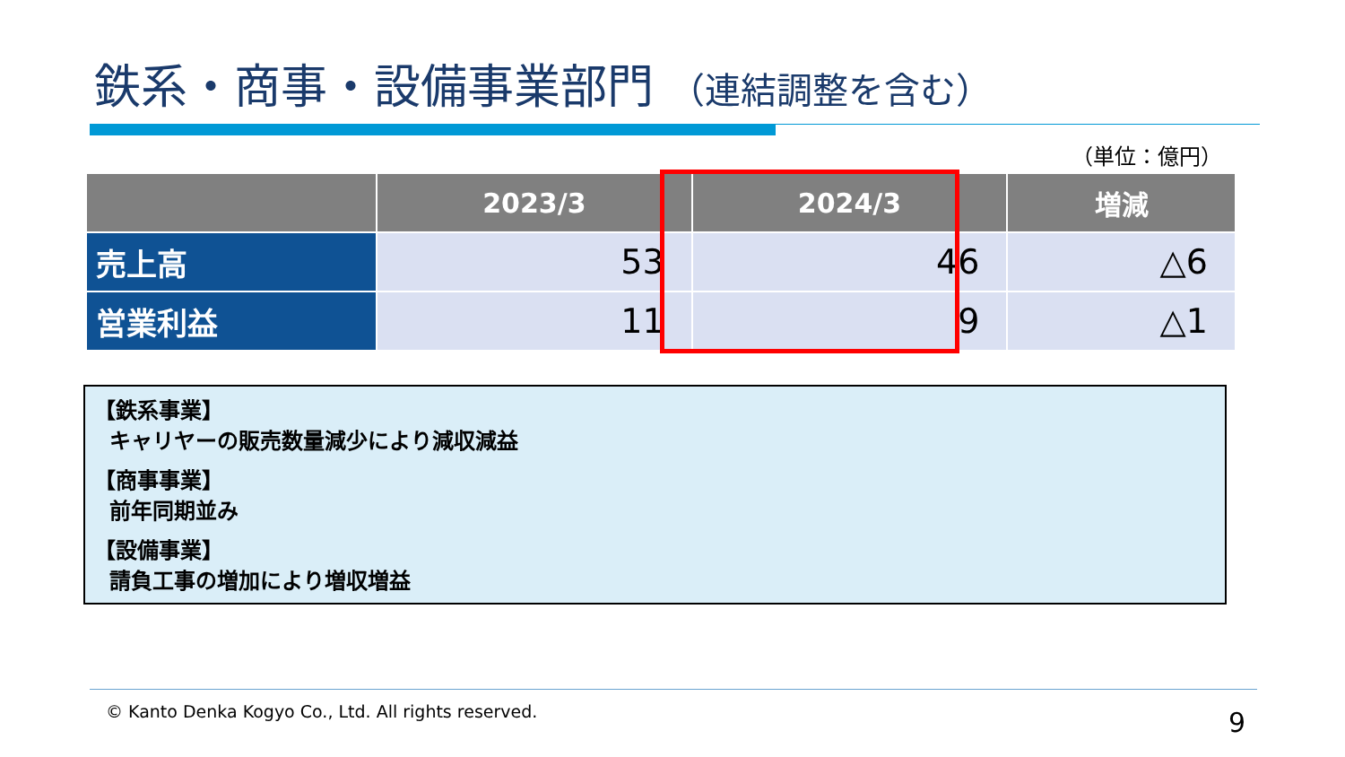鉄系・商事・設備事業部門 （連結調整を含む）
（単位：億円）
| | 2023/3 | 2024/3 | 増減 |
| --- | --- | --- | --- |
| 売上高 | 53 | 46 | △6 |
| 営業利益 | 11 | 9 | △1 |
【鉄系事業】
キャリヤーの販売数量減少により減収減益
【商事事業】
前年同期並み
【設備事業】
請負工事の増加により増収増益
© Kanto Denka Kogyo Co., Ltd. All rights reserved.
9